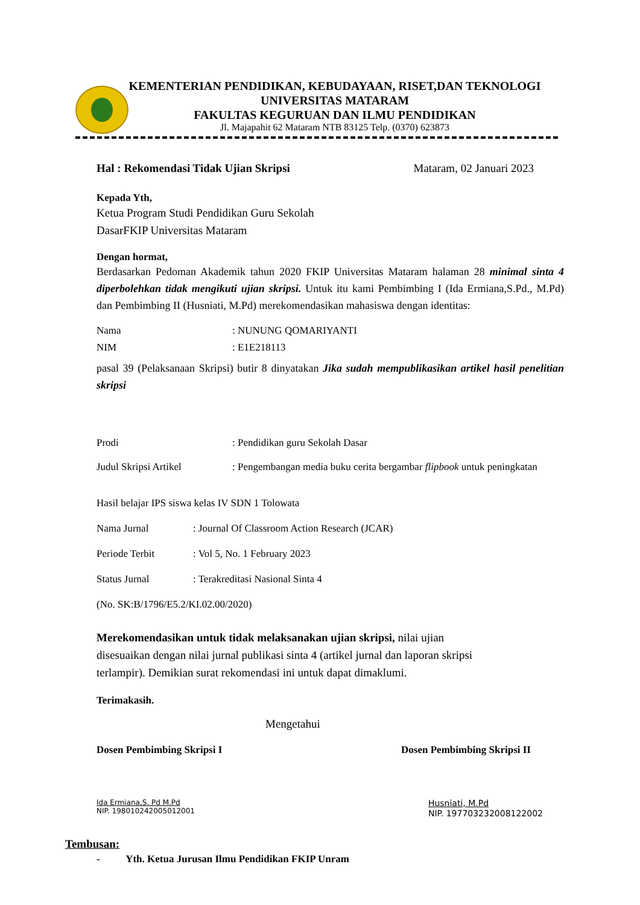KEMENTERIAN PENDIDIKAN, KEBUDAYAAN, RISET,DAN TEKNOLOGI
UNIVERSITAS MATARAM
FAKULTAS KEGURUAN DAN ILMU PENDIDIKAN
Jl. Majapahit 62 Mataram NTB 83125 Telp. (0370) 623873
Hal : Rekomendasi Tidak Ujian Skripsi Mataram, 02 Januari 2023
Kepada Yth,
Ketua Program Studi Pendidikan Guru Sekolah
DasarFKIP Universitas Mataram
Dengan hormat,
Berdasarkan Pedoman Akademik tahun 2020 FKIP Universitas Mataram halaman 28 minimal sinta 4 diperbolehkan tidak mengikuti ujian skripsi. Untuk itu kami Pembimbing I (Ida Ermiana,S.Pd., M.Pd) dan Pembimbing II (Husniati, M.Pd) merekomendasikan mahasiswa dengan identitas:
Nama: NUNUNG QOMARIYANTI
NIM: E1E218113
pasal 39 (Pelaksanaan Skripsi) butir 8 dinyatakan Jika sudah mempublikasikan artikel hasil penelitian skripsi
Prodi: Pendidikan guru Sekolah Dasar
Judul Skripsi Artikel: Pengembangan media buku cerita bergambar flipbook untuk peningkatan
Hasil belajar IPS siswa kelas IV SDN 1 Tolowata
Nama Jurnal: Journal Of Classroom Action Research (JCAR)
Periode Terbit: Vol 5, No. 1 February 2023
Status Jurnal: Terakreditasi Nasional Sinta 4
(No. SK:B/1796/E5.2/KI.02.00/2020)
Merekomendasikan untuk tidak melaksanakan ujian skripsi, nilai ujian
disesuaikan dengan nilai jurnal publikasi sinta 4 (artikel jurnal dan laporan skripsi
terlampir). Demikian surat rekomendasi ini untuk dapat dimaklumi.
Terimakasih.
Mengetahui
Dosen Pembimbing Skripsi I Dosen Pembimbing Skripsi II
Ida Ermiana,S. Pd M.Pd
NIP. 198010242005012001
Husniati, M.Pd
NIP. 197703232008122002
Tembusan:
- Yth. Ketua Jurusan Ilmu Pendidikan FKIP Unram